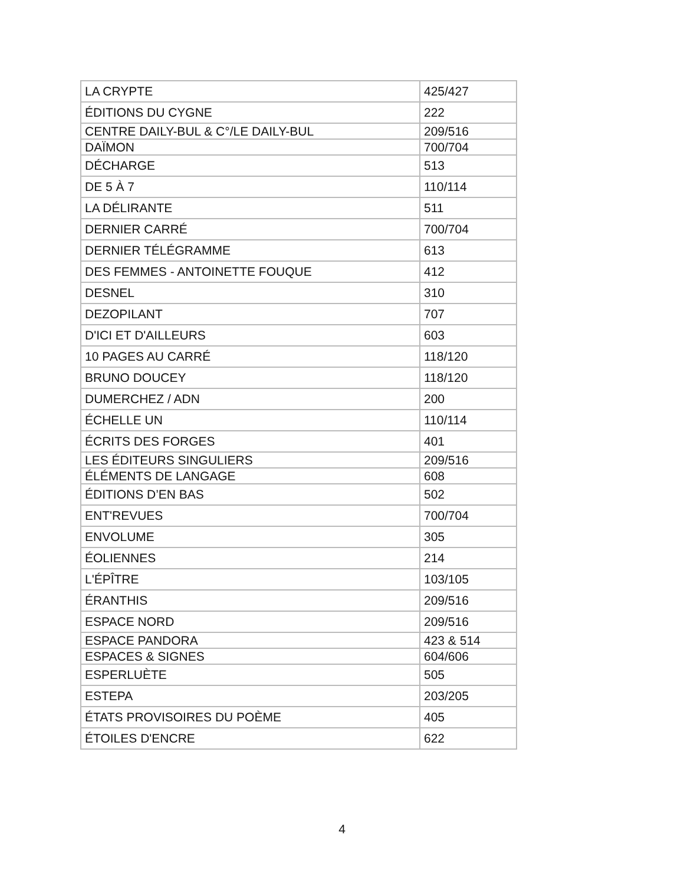| LA CRYPTE | 425/427 |
| ÉDITIONS DU CYGNE | 222 |
| CENTRE DAILY-BUL & C°/LE DAILY-BUL | 209/516 |
| DAÏMON | 700/704 |
| DÉCHARGE | 513 |
| DE 5 À 7 | 110/114 |
| LA DÉLIRANTE | 511 |
| DERNIER CARRÉ | 700/704 |
| DERNIER TÉLÉGRAMME | 613 |
| DES FEMMES - ANTOINETTE FOUQUE | 412 |
| DESNEL | 310 |
| DEZOPILANT | 707 |
| D'ICI ET D'AILLEURS | 603 |
| 10 PAGES AU CARRÉ | 118/120 |
| BRUNO DOUCEY | 118/120 |
| DUMERCHEZ / ADN | 200 |
| ÉCHELLE UN | 110/114 |
| ÉCRITS DES FORGES | 401 |
| LES ÉDITEURS SINGULIERS | 209/516 |
| ÉLÉMENTS DE LANGAGE | 608 |
| ÉDITIONS D’EN BAS | 502 |
| ENT'REVUES | 700/704 |
| ENVOLUME | 305 |
| ÉOLIENNES | 214 |
| L'ÉPÎTRE | 103/105 |
| ÉRANTHIS | 209/516 |
| ESPACE NORD | 209/516 |
| ESPACE PANDORA | 423 & 514 |
| ESPACES & SIGNES | 604/606 |
| ESPERLUÈTE | 505 |
| ESTEPA | 203/205 |
| ÉTATS PROVISOIRES DU POÈME | 405 |
| ÉTOILES D'ENCRE | 622 |
4